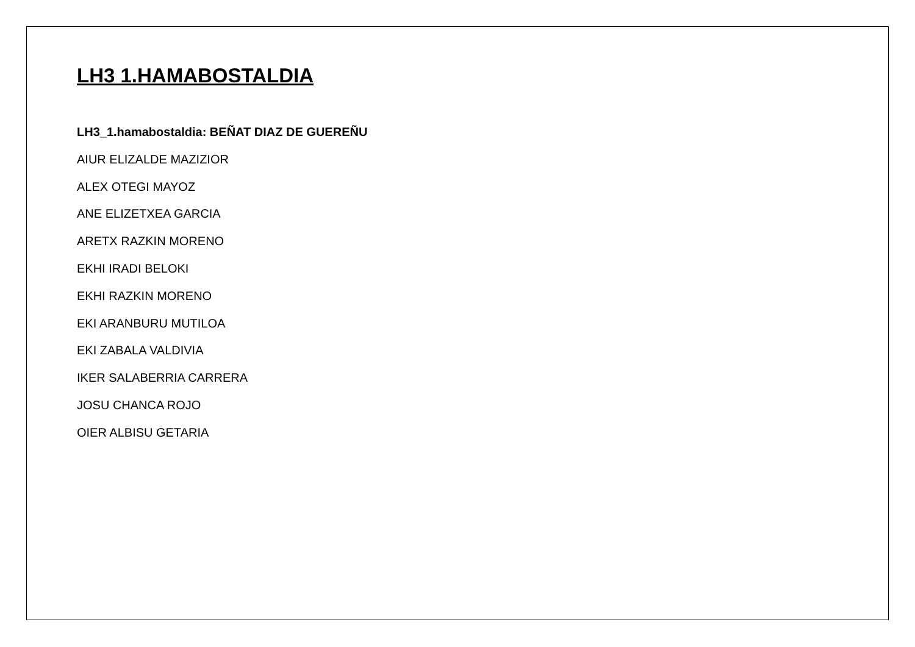LH3 1.HAMABOSTALDIA
LH3_1.hamabostaldia: BEÑAT DIAZ DE GUEREÑU
AIUR ELIZALDE MAZIZIOR
ALEX OTEGI MAYOZ
ANE ELIZETXEA GARCIA
ARETX RAZKIN MORENO
EKHI IRADI BELOKI
EKHI RAZKIN MORENO
EKI ARANBURU MUTILOA
EKI ZABALA VALDIVIA
IKER SALABERRIA CARRERA
JOSU CHANCA ROJO
OIER ALBISU GETARIA